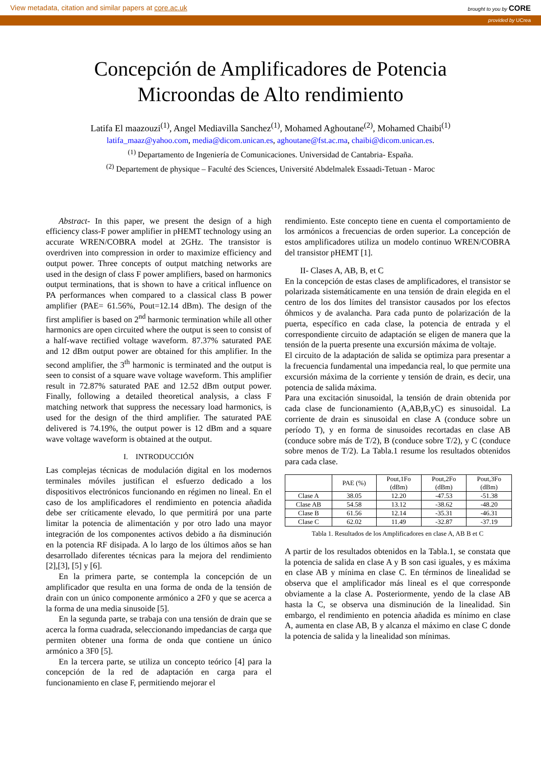View metadata, citation and similar papers at core.ac.uk brought to you by CORE
provided by UCrea
Concepción de Amplificadores de Potencia
Microondas de Alto rendimiento
Latifa El maazouzi<sup>(1)</sup>, Angel Mediavilla Sanchez<sup>(1)</sup>, Mohamed Aghoutane<sup>(2)</sup>, Mohamed Chaibi<sup>(1)</sup>
latifa_maaz@yahoo.com, media@dicom.unican.es, aghoutane@fst.ac.ma, chaibi@dicom.unican.es.
<sup>(1)</sup> Departamento de Ingeniería de Comunicaciones. Universidad de Cantabria- España.
<sup>(2)</sup> Departement de physique – Faculté des Sciences, Université Abdelmalek Essaadi-Tetuan - Maroc
Abstract- In this paper, we present the design of a high efficiency class-F power amplifier in pHEMT technology using an accurate WREN/COBRA model at 2GHz. The transistor is overdriven into compression in order to maximize efficiency and output power. Three concepts of output matching networks are used in the design of class F power amplifiers, based on harmonics output terminations, that is shown to have a critical influence on PA performances when compared to a classical class B power amplifier (PAE= 61.56%, Pout=12.14 dBm). The design of the first amplifier is based on 2<sup>nd</sup> harmonic termination while all other harmonics are open circuited where the output is seen to consist of a half-wave rectified voltage waveform. 87.37% saturated PAE and 12 dBm output power are obtained for this amplifier. In the second amplifier, the 3<sup>th</sup> harmonic is terminated and the output is seen to consist of a square wave voltage waveform. This amplifier result in 72.87% saturated PAE and 12.52 dBm output power. Finally, following a detailed theoretical analysis, a class F matching network that suppress the necessary load harmonics, is used for the design of the third amplifier. The saturated PAE delivered is 74.19%, the output power is 12 dBm and a square wave voltage waveform is obtained at the output.
I. INTRODUCCIÓN
Las complejas técnicas de modulación digital en los modernos terminales móviles justifican el esfuerzo dedicado a los dispositivos electrónicos funcionando en régimen no lineal. En el caso de los amplificadores el rendimiento en potencia añadida debe ser críticamente elevado, lo que permitirá por una parte limitar la potencia de alimentación y por otro lado una mayor integración de los componentes activos debido a ña disminución en la potencia RF disipada. A lo largo de los últimos años se han desarrollado diferentes técnicas para la mejora del rendimiento [2],[3], [5] y [6].
En la primera parte, se contempla la concepción de un amplificador que resulta en una forma de onda de la tensión de drain con un único componente armónico a 2F0 y que se acerca a la forma de una media sinusoide [5].
En la segunda parte, se trabaja con una tensión de drain que se acerca la forma cuadrada, seleccionando impedancias de carga que permiten obtener una forma de onda que contiene un único armónico a 3F0 [5].
En la tercera parte, se utiliza un concepto teórico [4] para la concepción de la red de adaptación en carga para el funcionamiento en clase F, permitiendo mejorar el
rendimiento. Este concepto tiene en cuenta el comportamiento de los armónicos a frecuencias de orden superior. La concepción de estos amplificadores utiliza un modelo continuo WREN/COBRA del transistor pHEMT [1].
II- Clases A, AB, B, et C
En la concepción de estas clases de amplificadores, el transistor se polarizada sistemáticamente en una tensión de drain elegida en el centro de los dos límites del transistor causados por los efectos óhmicos y de avalancha. Para cada punto de polarización de la puerta, específico en cada clase, la potencia de entrada y el correspondiente circuito de adaptación se eligen de manera que la tensión de la puerta presente una excursión máxima de voltaje.
El circuito de la adaptación de salida se optimiza para presentar a la frecuencia fundamental una impedancia real, lo que permite una excursión máxima de la corriente y tensión de drain, es decir, una potencia de salida máxima.
Para una excitación sinusoidal, la tensión de drain obtenida por cada clase de funcionamiento (A,AB,B,yC) es sinusoidal. La corriente de drain es sinusoidal en clase A (conduce sobre un período T), y en forma de sinusoides recortadas en clase AB (conduce sobre más de T/2), B (conduce sobre T/2), y C (conduce sobre menos de T/2). La Tabla.1 resume los resultados obtenidos para cada clase.
| | PAE (%) | Pout,1Fo (dBm) | Pout,2Fo (dBm) | Pout,3Fo (dBm) |
| --- | --- | --- | --- | --- |
| Clase A | 38.05 | 12.20 | -47.53 | -51.38 |
| Clase AB | 54.58 | 13.12 | -38.62 | -48.20 |
| Clase B | 61.56 | 12.14 | -35.31 | -46.31 |
| Clase C | 62.02 | 11.49 | -32.87 | -37.19 |
Tabla 1. Resultados de los Amplificadores en clase A, AB B et C
A partir de los resultados obtenidos en la Tabla.1, se constata que la potencia de salida en clase A y B son casi iguales, y es máxima en clase AB y mínima en clase C. En términos de linealidad se observa que el amplificador más lineal es el que corresponde obviamente a la clase A. Posteriormente, yendo de la clase AB hasta la C, se observa una disminución de la linealidad. Sin embargo, el rendimiento en potencia añadida es mínimo en clase A, aumenta en clase AB, B y alcanza el máximo en clase C donde la potencia de salida y la linealidad son mínimas.